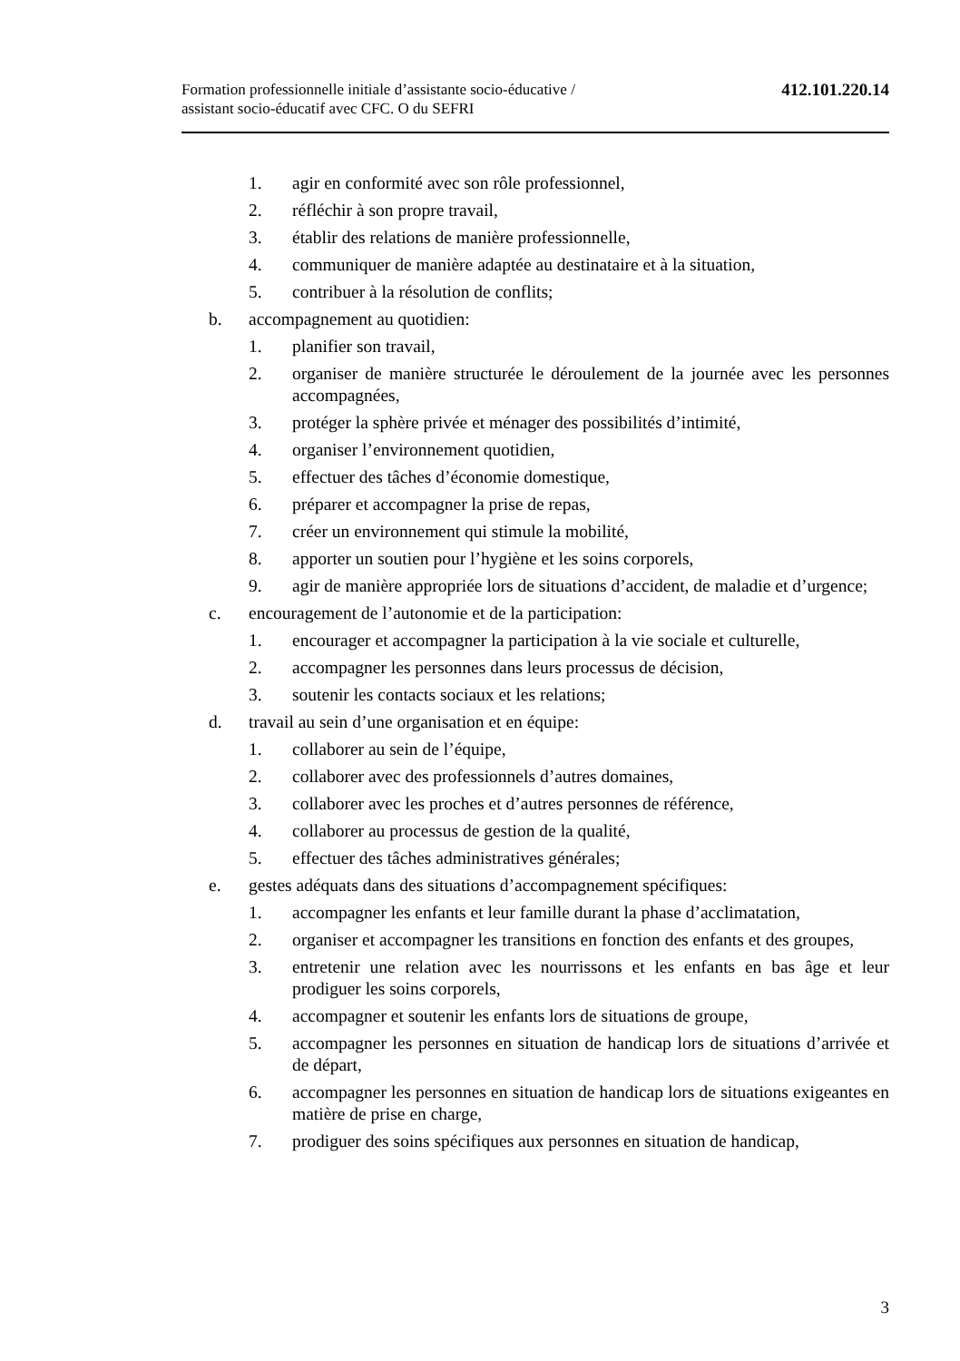Formation professionnelle initiale d’assistante socio-éducative /
assistant socio-éducatif avec CFC. O du SEFRI
412.101.220.14
1. agir en conformité avec son rôle professionnel,
2. réfléchir à son propre travail,
3. établir des relations de manière professionnelle,
4. communiquer de manière adaptée au destinataire et à la situation,
5. contribuer à la résolution de conflits;
b. accompagnement au quotidien:
1. planifier son travail,
2. organiser de manière structurée le déroulement de la journée avec les personnes accompagnées,
3. protéger la sphère privée et ménager des possibilités d’intimité,
4. organiser l’environnement quotidien,
5. effectuer des tâches d’économie domestique,
6. préparer et accompagner la prise de repas,
7. créer un environnement qui stimule la mobilité,
8. apporter un soutien pour l’hygiène et les soins corporels,
9. agir de manière appropriée lors de situations d’accident, de maladie et d’urgence;
c. encouragement de l’autonomie et de la participation:
1. encourager et accompagner la participation à la vie sociale et culturelle,
2. accompagner les personnes dans leurs processus de décision,
3. soutenir les contacts sociaux et les relations;
d. travail au sein d’une organisation et en équipe:
1. collaborer au sein de l’équipe,
2. collaborer avec des professionnels d’autres domaines,
3. collaborer avec les proches et d’autres personnes de référence,
4. collaborer au processus de gestion de la qualité,
5. effectuer des tâches administratives générales;
e. gestes adéquats dans des situations d’accompagnement spécifiques:
1. accompagner les enfants et leur famille durant la phase d’acclimatation,
2. organiser et accompagner les transitions en fonction des enfants et des groupes,
3. entretenir une relation avec les nourrissons et les enfants en bas âge et leur prodiguer les soins corporels,
4. accompagner et soutenir les enfants lors de situations de groupe,
5. accompagner les personnes en situation de handicap lors de situations d’arrivée et de départ,
6. accompagner les personnes en situation de handicap lors de situations exigeantes en matière de prise en charge,
7. prodiguer des soins spécifiques aux personnes en situation de handicap,
3